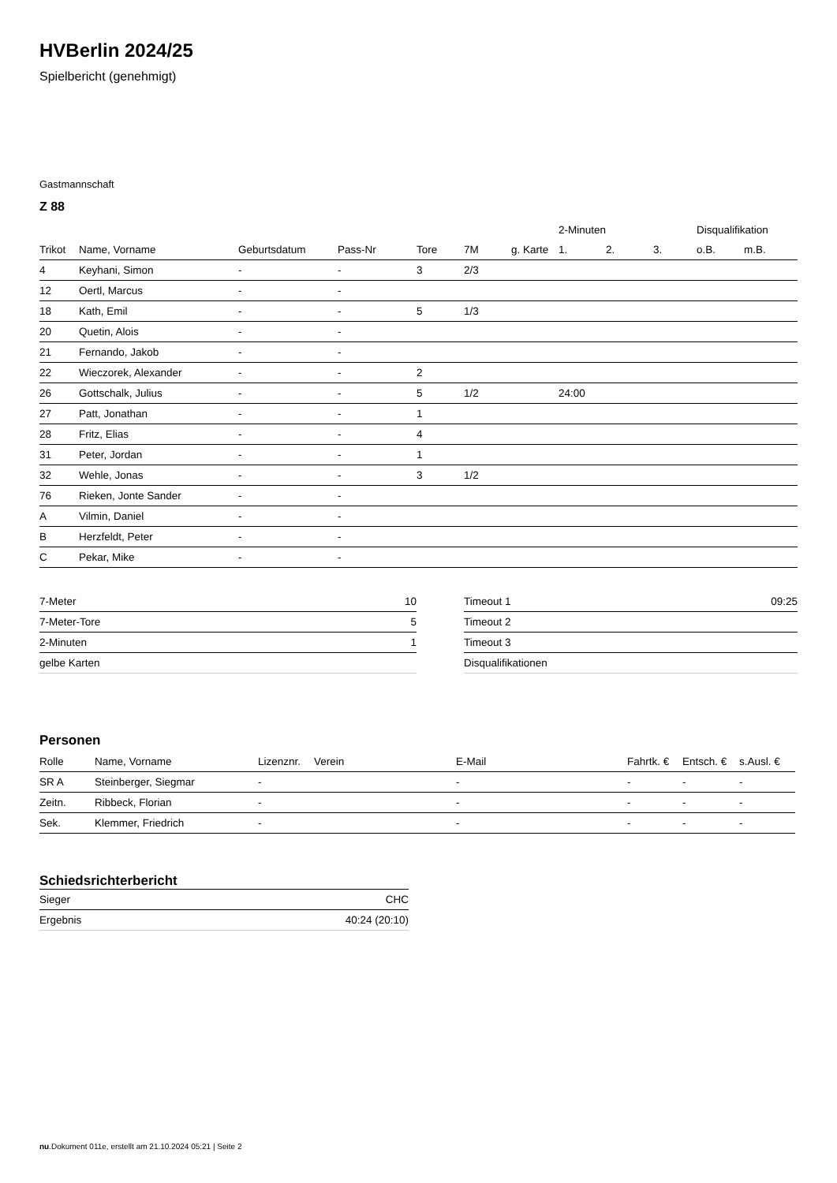HVBerlin 2024/25
Spielbericht (genehmigt)
Gastmannschaft
Z 88
| | | | | | | | 2-Minuten | | | Disqualifikation | |
| --- | --- | --- | --- | --- | --- | --- | --- | --- | --- | --- | --- |
| Trikot | Name, Vorname | Geburtsdatum | Pass-Nr | Tore | 7M | g. Karte | 1. | 2. | 3. | o.B. | m.B. |
| 4 | Keyhani, Simon | - | - | 3 | 2/3 | | | | | | |
| 12 | Oertl, Marcus | - | - | | | | | | | | |
| 18 | Kath, Emil | - | - | 5 | 1/3 | | | | | | |
| 20 | Quetin, Alois | - | - | | | | | | | | |
| 21 | Fernando, Jakob | - | - | | | | | | | | |
| 22 | Wieczorek, Alexander | - | - | 2 | | | | | | | |
| 26 | Gottschalk, Julius | - | - | 5 | 1/2 | | 24:00 | | | | |
| 27 | Patt, Jonathan | - | - | 1 | | | | | | | |
| 28 | Fritz, Elias | - | - | 4 | | | | | | | |
| 31 | Peter, Jordan | - | - | 1 | | | | | | | |
| 32 | Wehle, Jonas | - | - | 3 | 1/2 | | | | | | |
| 76 | Rieken, Jonte Sander | - | - | | | | | | | | |
| A | Vilmin, Daniel | - | - | | | | | | | | |
| B | Herzfeldt, Peter | - | - | | | | | | | | |
| C | Pekar, Mike | - | - | | | | | | | | |
| 7-Meter | 10 |
| 7-Meter-Tore | 5 |
| 2-Minuten | 1 |
| gelbe Karten | |
| Timeout 1 | 09:25 |
| Timeout 2 | |
| Timeout 3 | |
| Disqualifikationen | |
Personen
| Rolle | Name, Vorname | Lizenznr. | Verein | E-Mail | Fahrtk. € | Entsch. € | s.Ausl. € |
| --- | --- | --- | --- | --- | --- | --- | --- |
| SR A | Steinberger, Siegmar | - | | - | - | - | - |
| Zeitn. | Ribbeck, Florian | - | | - | - | - | - |
| Sek. | Klemmer, Friedrich | - | | - | - | - | - |
Schiedsrichterbericht
| Sieger | CHC |
| Ergebnis | 40:24 (20:10) |
nu.Dokument 011e, erstellt am 21.10.2024 05:21 | Seite 2